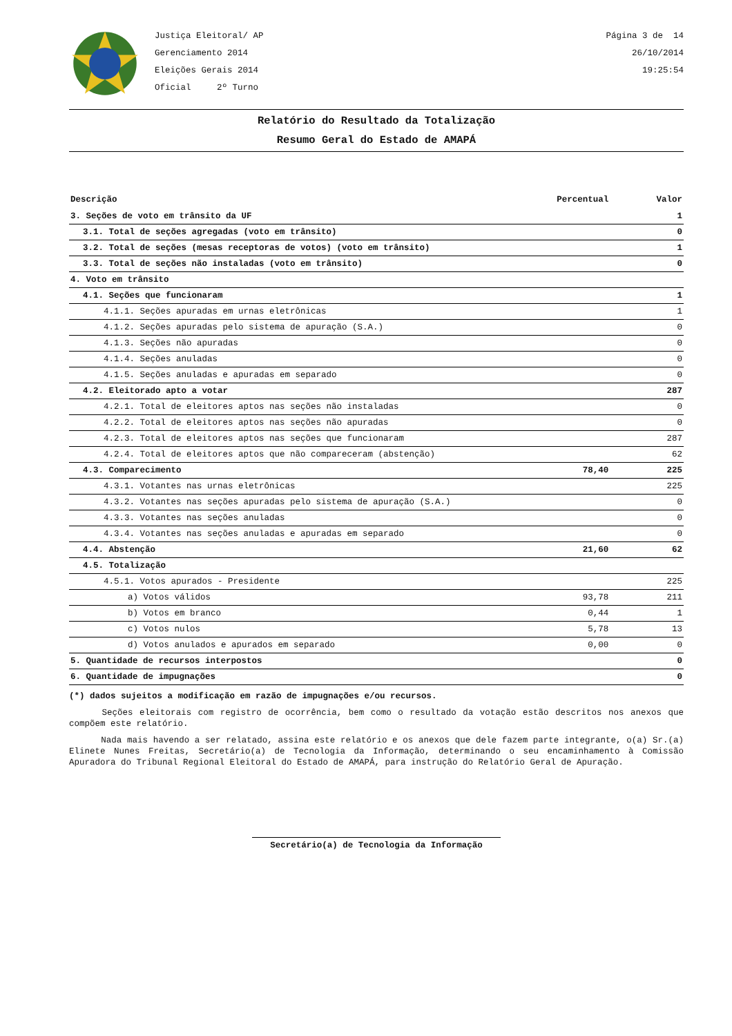Justiça Eleitoral/ AP
Gerenciamento 2014
Eleições Gerais 2014
Oficial 2º Turno
Página 3 de 14
26/10/2014
19:25:54
Relatório do Resultado da Totalização
Resumo Geral do Estado de AMAPÁ
| Descrição | Percentual | Valor |
| --- | --- | --- |
| 3. Seções de voto em trânsito da UF | | 1 |
| 3.1. Total de seções agregadas (voto em trânsito) | | 0 |
| 3.2. Total de seções (mesas receptoras de votos) (voto em trânsito) | | 1 |
| 3.3. Total de seções não instaladas (voto em trânsito) | | 0 |
| 4. Voto em trânsito | | |
| 4.1. Seções que funcionaram | | 1 |
| 4.1.1. Seções apuradas em urnas eletrônicas | | 1 |
| 4.1.2. Seções apuradas pelo sistema de apuração (S.A.) | | 0 |
| 4.1.3. Seções não apuradas | | 0 |
| 4.1.4. Seções anuladas | | 0 |
| 4.1.5. Seções anuladas e apuradas em separado | | 0 |
| 4.2. Eleitorado apto a votar | | 287 |
| 4.2.1. Total de eleitores aptos nas seções não instaladas | | 0 |
| 4.2.2. Total de eleitores aptos nas seções não apuradas | | 0 |
| 4.2.3. Total de eleitores aptos nas seções que funcionaram | | 287 |
| 4.2.4. Total de eleitores aptos que não compareceram (abstenção) | | 62 |
| 4.3. Comparecimento | 78,40 | 225 |
| 4.3.1. Votantes nas urnas eletrônicas | | 225 |
| 4.3.2. Votantes nas seções apuradas pelo sistema de apuração (S.A.) | | 0 |
| 4.3.3. Votantes nas seções anuladas | | 0 |
| 4.3.4. Votantes nas seções anuladas e apuradas em separado | | 0 |
| 4.4. Abstenção | 21,60 | 62 |
| 4.5. Totalização | | |
| 4.5.1. Votos apurados - Presidente | | 225 |
| a) Votos válidos | 93,78 | 211 |
| b) Votos em branco | 0,44 | 1 |
| c) Votos nulos | 5,78 | 13 |
| d) Votos anulados e apurados em separado | 0,00 | 0 |
| 5. Quantidade de recursos interpostos | | 0 |
| 6. Quantidade de impugnações | | 0 |
(*) dados sujeitos a modificação em razão de impugnações e/ou recursos.
Seções eleitorais com registro de ocorrência, bem como o resultado da votação estão descritos nos anexos que compõem este relatório.
Nada mais havendo a ser relatado, assina este relatório e os anexos que dele fazem parte integrante, o(a) Sr.(a) Elinete Nunes Freitas, Secretário(a) de Tecnologia da Informação, determinando o seu encaminhamento à Comissão Apuradora do Tribunal Regional Eleitoral do Estado de AMAPÁ, para instrução do Relatório Geral de Apuração.
Secretário(a) de Tecnologia da Informação